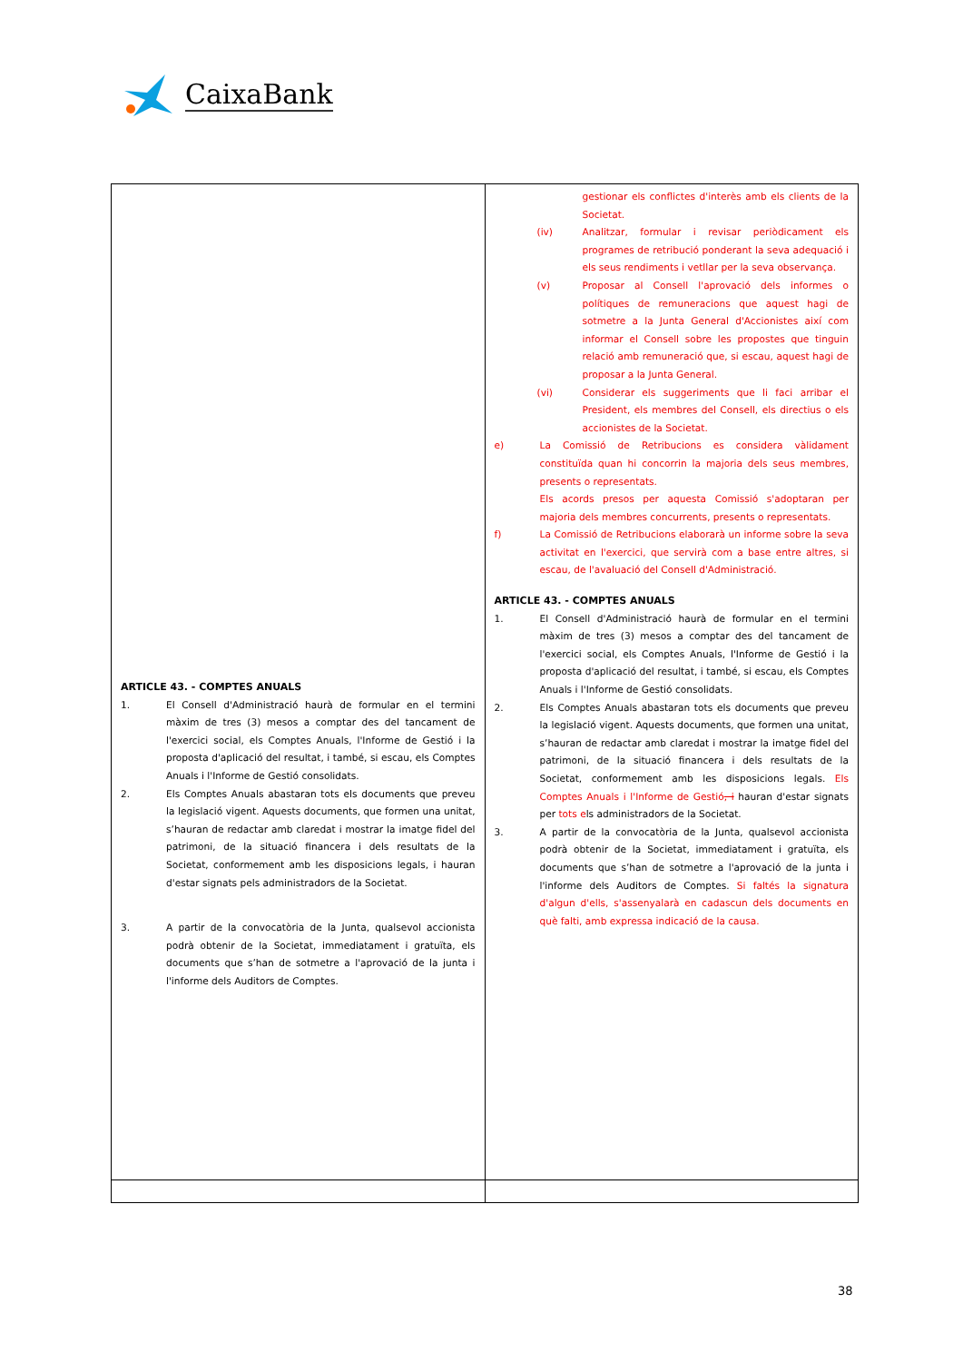CaixaBank
| ARTICLE 43. - COMPTES ANUALS 1. El Consell d'Administració haurà de formular en el termini màxim de tres (3) mesos a comptar des del tancament de l'exercici social, els Comptes Anuals, l'Informe de Gestió i la proposta d'aplicació del resultat, i també, si escau, els Comptes Anuals i l'Informe de Gestió consolidats. 2. Els Comptes Anuals abastaran tots els documents que preveu la legislació vigent. Aquests documents, que formen una unitat, s’hauran de redactar amb claredat i mostrar la imatge fidel del patrimoni, de la situació financera i dels resultats de la Societat, conformement amb les disposicions legals, i hauran d'estar signats pels administradors de la Societat. 3. A partir de la convocatòria de la Junta, qualsevol accionista podrà obtenir de la Societat, immediatament i gratuïta, els documents que s’han de sotmetre a l'aprovació de la junta i l'informe dels Auditors de Comptes. | gestionar els conflictes d'interès amb els clients de la Societat. (iv) Analitzar, formular i revisar periòdicament els programes de retribució ponderant la seva adequació i els seus rendiments i vetllar per la seva observança. (v) Proposar al Consell l'aprovació dels informes o polítiques de remuneracions que aquest hagi de sotmetre a la Junta General d'Accionistes així com informar el Consell sobre les propostes que tinguin relació amb remuneració que, si escau, aquest hagi de proposar a la Junta General. (vi) Considerar els suggeriments que li faci arribar el President, els membres del Consell, els directius o els accionistes de la Societat. e) La Comissió de Retribucions es considera vàlidament constituïda quan hi concorrin la majoria dels seus membres, presents o representats. Els acords presos per aquesta Comissió s'adoptaran per majoria dels membres concurrents, presents o representats. f) La Comissió de Retribucions elaborarà un informe sobre la seva activitat en l'exercici, que servirà com a base entre altres, si escau, de l'avaluació del Consell d'Administració. ARTICLE 43. - COMPTES ANUALS 1. El Consell d'Administració haurà de formular en el termini màxim de tres (3) mesos a comptar des del tancament de l'exercici social, els Comptes Anuals, l'Informe de Gestió i la proposta d'aplicació del resultat, i també, si escau, els Comptes Anuals i l'Informe de Gestió consolidats. 2. Els Comptes Anuals abastaran tots els documents que preveu la legislació vigent. Aquests documents, que formen una unitat, s’hauran de redactar amb claredat i mostrar la imatge fidel del patrimoni, de la situació financera i dels resultats de la Societat, conformement amb les disposicions legals. Els Comptes Anuals i l'Informe de Gestió , i hauran d'estar signats per tots e ls administradors de la Societat. 3. A partir de la convocatòria de la Junta, qualsevol accionista podrà obtenir de la Societat, immediatament i gratuïta, els documents que s’han de sotmetre a l'aprovació de la junta i l'informe dels Auditors de Comptes. Si faltés la signatura d'algun d'ells, s'assenyalarà en cadascun dels documents en què falti, amb expressa indicació de la causa. |
38